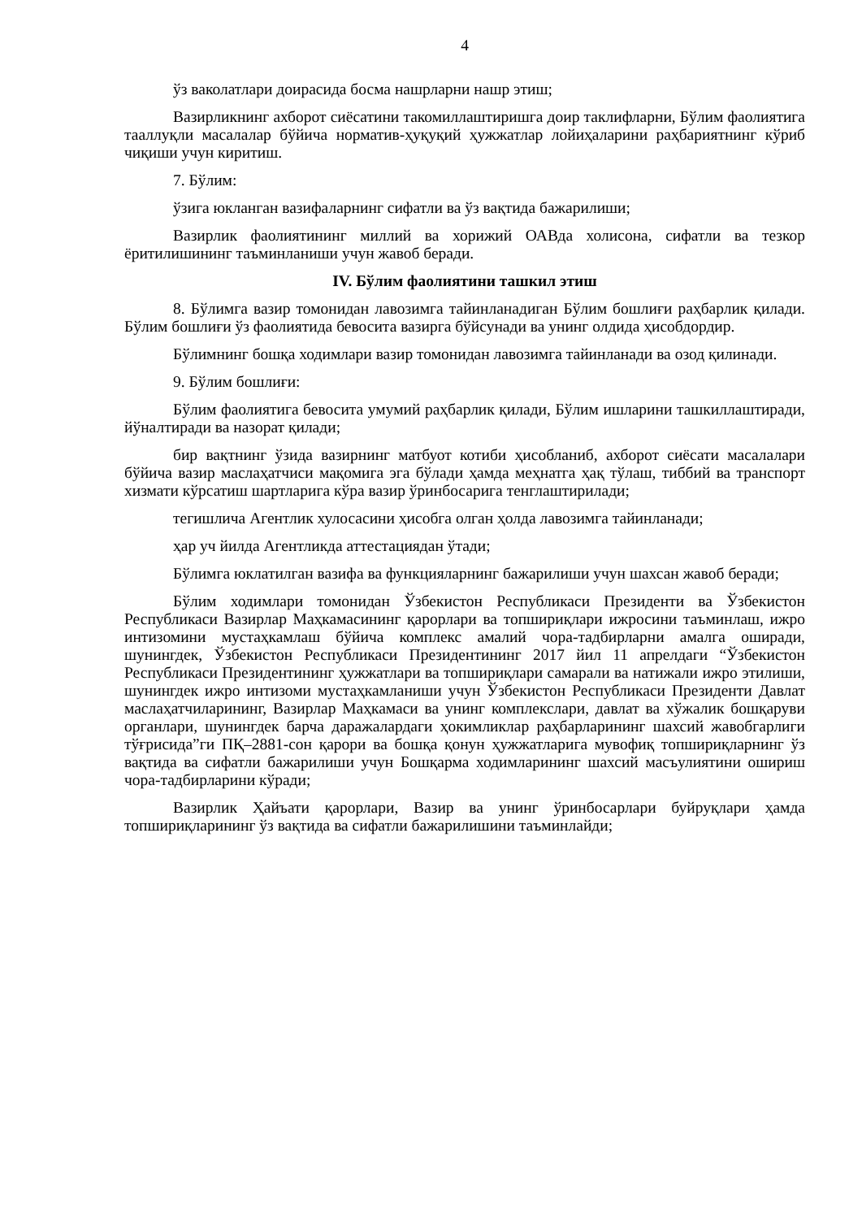4
ўз ваколатлари доирасида босма нашрларни нашр этиш;
Вазирликнинг ахборот сиёсатини такомиллаштиришга доир таклифларни, Бўлим фаолиятига тааллуқли масалалар бўйича норматив-ҳуқуқий ҳужжатлар лойиҳаларини раҳбариятнинг кўриб чиқиши учун киритиш.
7. Бўлим:
ўзига юкланган вазифаларнинг сифатли ва ўз вақтида бажарилиши;
Вазирлик фаолиятининг миллий ва хорижий ОАВда холисона, сифатли ва тезкор ёритилишининг таъминланиши учун жавоб беради.
IV. Бўлим фаолиятини ташкил этиш
8. Бўлимга вазир томонидан лавозимга тайинланадиган Бўлим бошлиғи раҳбарлик қилади. Бўлим бошлиғи ўз фаолиятида бевосита вазирга бўйсунади ва унинг олдида ҳисобдордир.
Бўлимнинг бошқа ходимлари вазир томонидан лавозимга тайинланади ва озод қилинади.
9. Бўлим бошлиғи:
Бўлим фаолиятига бевосита умумий раҳбарлик қилади, Бўлим ишларини ташкиллаштиради, йўналтиради ва назорат қилади;
бир вақтнинг ўзида вазирнинг матбуот котиби ҳисобланиб, ахборот сиёсати масалалари бўйича вазир маслаҳатчиси мақомига эга бўлади ҳамда меҳнатга ҳақ тўлаш, тиббий ва транспорт хизмати кўрсатиш шартларига кўра вазир ўринбосарига тенглаштирилади;
тегишлича Агентлик хулосасини ҳисобга олган ҳолда лавозимга тайинланади;
ҳар уч йилда Агентликда аттестациядан ўтади;
Бўлимга юклатилган вазифа ва функцияларнинг бажарилиши учун шахсан жавоб беради;
Бўлим ходимлари томонидан Ўзбекистон Республикаси Президенти ва Ўзбекистон Республикаси Вазирлар Маҳкамасининг қарорлари ва топшириқлари ижросини таъминлаш, ижро интизомини мустаҳкамлаш бўйича комплекс амалий чора-тадбирларни амалга оширади, шунингдек, Ўзбекистон Республикаси Президентининг 2017 йил 11 апрелдаги “Ўзбекистон Республикаси Президентининг ҳужжатлари ва топшириқлари самарали ва натижали ижро этилиши, шунингдек ижро интизоми мустаҳкамланиши учун Ўзбекистон Республикаси Президенти Давлат маслаҳатчиларининг, Вазирлар Маҳкамаси ва унинг комплекслари, давлат ва хўжалик бошқаруви органлари, шунингдек барча даражалардаги ҳокимликлар раҳбарларининг шахсий жавобгарлиги тўғрисида”ги ПҚ–2881-сон қарори ва бошқа қонун ҳужжатларига мувофиқ топшириқларнинг ўз вақтида ва сифатли бажарилиши учун Бошқарма ходимларининг шахсий масъулиятини ошириш чора-тадбирларини кўради;
Вазирлик Ҳайъати қарорлари, Вазир ва унинг ўринбосарлари буйруқлари ҳамда топшириқларининг ўз вақтида ва сифатли бажарилишини таъминлайди;